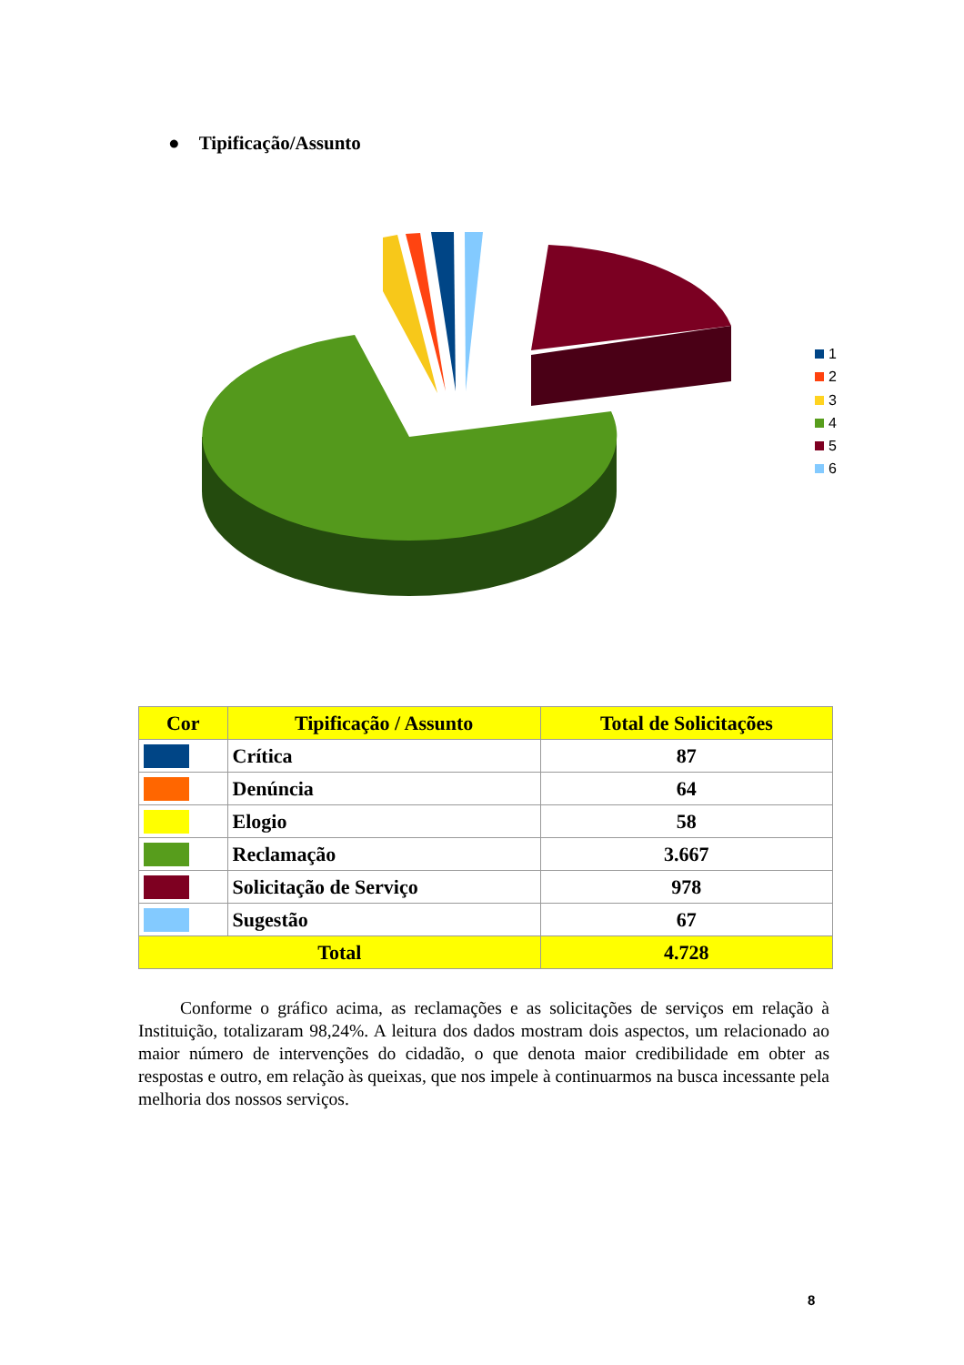● Tipificação/Assunto
1
2
3
4
5
6
| Cor | Tipificação / Assunto | Total de Solicitações |
| --- | --- | --- |
| | Crítica | 87 |
| | Denúncia | 64 |
| | Elogio | 58 |
| | Reclamação | 3.667 |
| | Solicitação de Serviço | 978 |
| | Sugestão | 67 |
| Total | | 4.728 |
Conforme o gráfico acima, as reclamações e as solicitações de serviços em relação à Instituição, totalizaram 98,24%. A leitura dos dados mostram dois aspectos, um relacionado ao maior número de intervenções do cidadão, o que denota maior credibilidade em obter as respostas e outro, em relação às queixas, que nos impele à continuarmos na busca incessante pela melhoria dos nossos serviços.
8